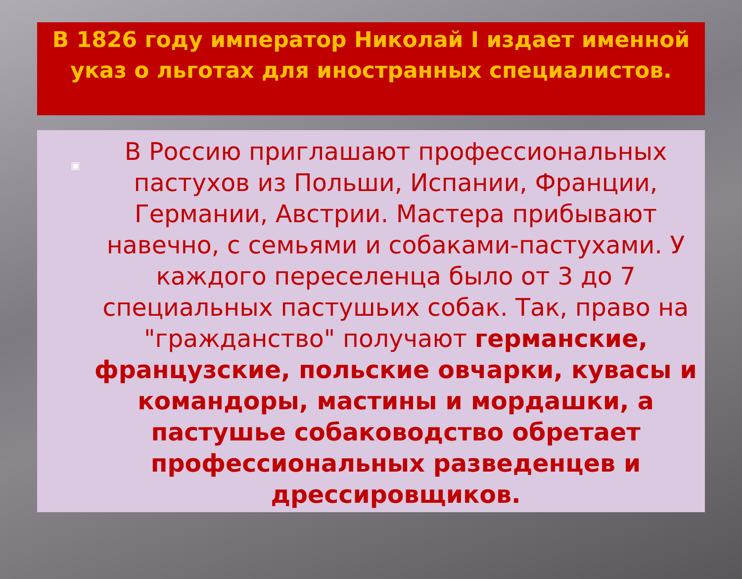В 1826 году император Николай I издает именной указ о льготах для иностранных специалистов.
▣ В Россию приглашают профессиональных пастухов из Польши, Испании, Франции, Германии, Австрии. Мастера прибывают навечно, с семьями и собаками-пастухами. У каждого переселенца было от 3 до 7 специальных пастушьих собак. Так, право на "гражданство" получают германские, французские, польские овчарки, кувасы и командоры, мастины и мордашки, а пастушье собаководство обретает профессиональных разведенцев и дрессировщиков.